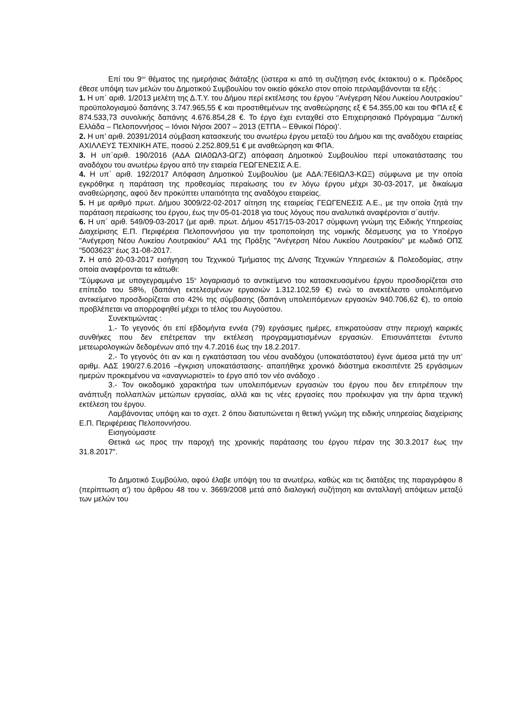Επί του 9<sup>ου</sup> θέματος της ημερήσιας διάταξης (ύστερα κι από τη συζήτηση ενός έκτακτου) ο κ. Πρόεδρος έθεσε υπόψη των μελών του Δημοτικού Συμβουλίου τον οικείο φάκελο στον οποίο περιλαμβάνονται τα εξής :
1. Η υπ΄ αριθ. 1/2013 μελέτη της Δ.Τ.Υ. του Δήμου περί εκτέλεσης του έργου ‘’Ανέγερση Νέου Λυκείου Λουτρακίου’’ προϋπολογισμού δαπάνης 3.747.965,55 € και προστιθεμένων της αναθεώρησης εξ € 54.355,00 και του ΦΠΑ εξ € 874.533,73 συνολικής δαπάνης 4.676.854,28 €. Το έργο έχει ενταχθεί στο Επιχειρησιακό Πρόγραμμα ‘’Δυτική Ελλάδα – Πελοποννήσος – Ιόνιοι Νήσοι 2007 – 2013 (ΕΤΠΑ – Εθνικοί Πόροι)’.
2. Η υπ’ αριθ. 20391/2014 σύμβαση κατασκευής του ανωτέρω έργου μεταξύ του Δήμου και της αναδόχου εταιρείας ΑΧΙΛΛΕΥΣ ΤΕΧΝΙΚΗ ΑΤΕ, ποσού 2.252.809,51 € με αναθεώρηση και ΦΠΑ.
3. Η υπ΄αριθ. 190/2016 (ΑΔΑ ΩΙΑ0ΩΛ3-ΩΓΖ) απόφαση Δημοτικού Συμβουλίου περί υποκατάστασης του αναδόχου του ανωτέρω έργου από την εταιρεία ΓΕΩΓΕΝΕΣΙΣ Α.Ε.
4. Η υπ΄ αριθ. 192/2017 Απόφαση Δημοτικού Συμβουλίου (με ΑΔΑ:7Ε6ΙΩΛ3-ΚΩΞ) σύμφωνα με την οποία εγκρόθηκε η παράταση της προθεσμίας περαίωσης του εν λόγω έργου μέχρι 30-03-2017, με δικαίωμα αναθεώρησης, αφού δεν προκύπτει υπαιτιότητα της αναδόχου εταιρείας.
5. Η με αριθμό πρωτ. Δήμου 3009/22-02-2017 αίτηση της εταιρείας ΓΕΩΓΕΝΕΣΙΣ Α.Ε., με την οποία ζητά την παράταση περαίωσης του έργου, έως την 05-01-2018 για τους λόγους που αναλυτικά αναφέρονται σ΄αυτήν.
6. Η υπ΄ αριθ. 549/09-03-2017 (με αριθ. πρωτ. Δήμου 4517/15-03-2017 σύμφωνη γνώμη της Ειδικής Υπηρεσίας Διαχείρισης Ε.Π. Περιφέρεια Πελοποννήσου για την τροποποίηση της νομικής δέσμευσης για το Υποέργο "Ανέγερση Νέου Λυκείου Λουτρακίου" ΑΑ1 της Πράξης "Ανέγερση Νέου Λυκείου Λουτρακίου" με κωδικό ΟΠΣ "5003623" έως 31-08-2017.
7. Η από 20-03-2017 εισήγηση του Τεχνικού Τμήματος της Δ/νσης Τεχνικών Υπηρεσιών & Πολεοδομίας, στην οποία αναφέρονται τα κάτωθι:
"Σύμφωνα με υπογεγραμμένο 15<sup>ο</sup> λογαριασμό το αντικείμενο του κατασκευασμένου έργου προσδιορίζεται στο επίπεδο του 58%, (δαπάνη εκτελεσμένων εργασιών 1.312.102,59 €) ενώ το ανεκτέλεστο υπολειπόμενο αντικείμενο προσδιορίζεται στο 42% της σύμβασης (δαπάνη υπολειπόμενων εργασιών 940.706,62 €), το οποίο προβλέπεται να απορροφηθεί μέχρι το τέλος του Αυγούστου.
Συνεκτιμώντας :
1.- Το γεγονός ότι επί εβδομήντα εννέα (79) εργάσιμες ημέρες, επικρατούσαν στην περιοχή καιρικές συνθήκες που δεν επέτρεπαν την εκτέλεση προγραμματισμένων εργασιών. Επισυνάπτεται έντυπο μετεωρολογικών δεδομένων από την 4.7.2016 έως την 18.2.2017.
2.- Το γεγονός ότι αν και η εγκατάσταση του νέου αναδόχου (υποκατάστατου) έγινε άμεσα μετά την υπ’ αριθμ. ΑΔΣ 190/27.6.2016 –έγκριση υποκατάστασης- απαιτήθηκε χρονικό διάστημα εικοσιπέντε 25 εργάσιμων ημερών προκειμένου να «αναγνωριστεί» το έργο από τον νέο ανάδοχο .
3.- Τον οικοδομικό χαρακτήρα των υπολειπόμενων εργασιών του έργου που δεν επιτρέπουν την ανάπτυξη πολλαπλών μετώπων εργασίας, αλλά και τις νέες εργασίες που προέκυψαν για την άρτια τεχνική εκτέλεση του έργου.
Λαμβάνοντας υπόψη και το σχετ. 2 όπου διατυπώνεται η θετική γνώμη της ειδικής υπηρεσίας διαχείρισης Ε.Π. Περιφέρειας Πελοποννήσου.
Εισηγούμαστε
Θετικά ως προς την παροχή της χρονικής παράτασης του έργου πέραν της 30.3.2017 έως την 31.8.2017".
Το Δημοτικό Συμβούλιο, αφού έλαβε υπόψη του τα ανωτέρω, καθώς και τις διατάξεις της παραγράφου 8 (περίπτωση α’) του άρθρου 48 του ν. 3669/2008 μετά από διαλογική συζήτηση και ανταλλαγή απόψεων μεταξύ των μελών του